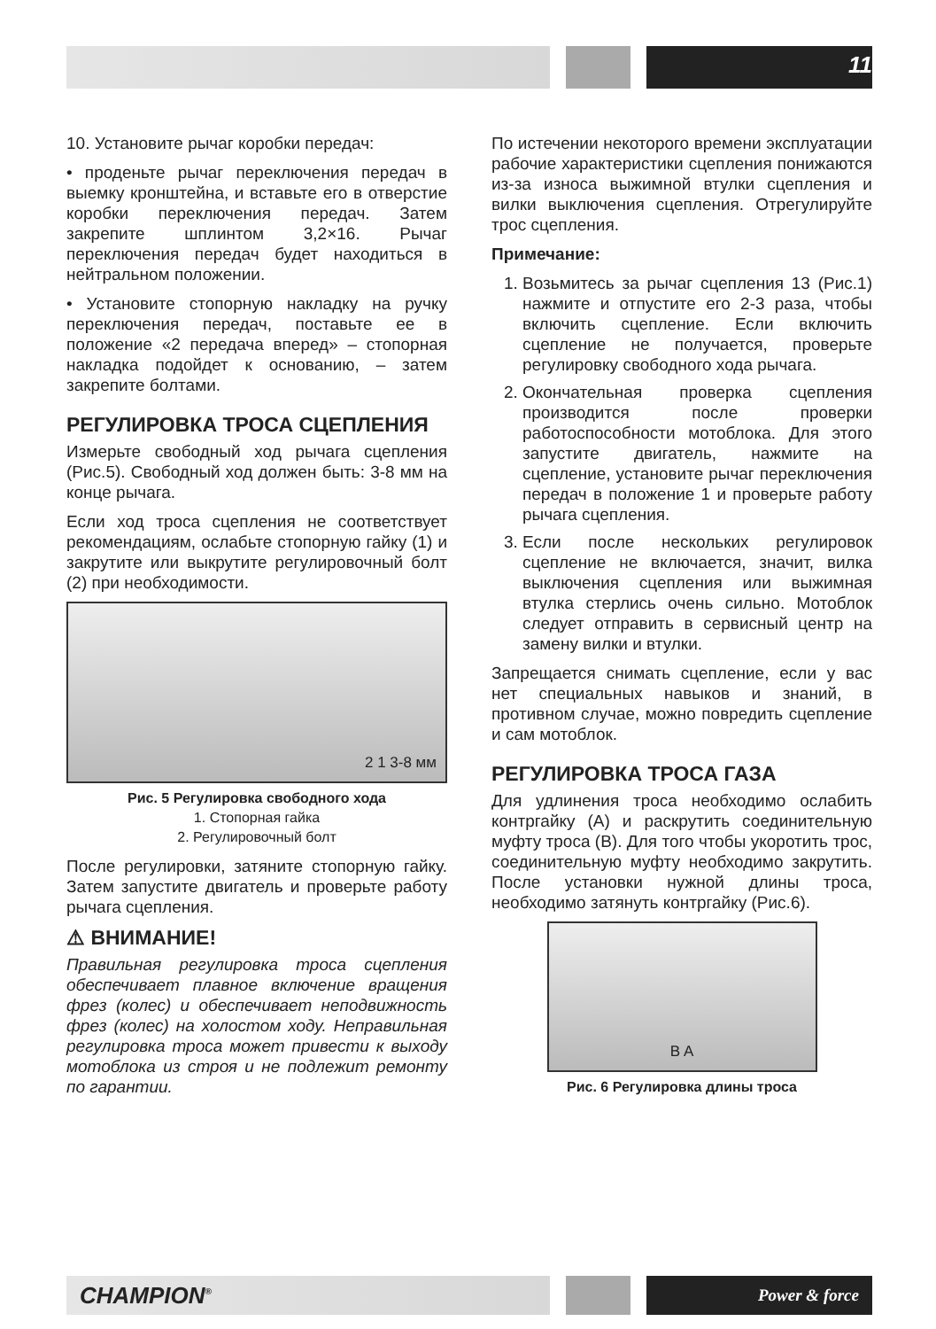11
10. Установите рычаг коробки передач:
• проденьте рычаг переключения передач в выемку кронштейна, и вставьте его в отверстие коробки переключения передач. Затем закрепите шплинтом 3,2×16. Рычаг переключения передач будет находиться в нейтральном положении.
• Установите стопорную накладку на ручку переключения передач, поставьте ее в положение «2 передача вперед» – стопорная накладка подойдет к основанию, – затем закрепите болтами.
РЕГУЛИРОВКА ТРОСА СЦЕПЛЕНИЯ
Измерьте свободный ход рычага сцепления (Рис.5). Свободный ход должен быть: 3-8 мм на конце рычага.
Если ход троса сцепления не соответствует рекомендациям, ослабьте стопорную гайку (1) и закрутите или выкрутите регулировочный болт (2) при необходимости.
2 1 3-8 мм
Рис. 5 Регулировка свободного хода
1. Стопорная гайка
2. Регулировочный болт
После регулировки, затяните стопорную гайку. Затем запустите двигатель и проверьте работу рычага сцепления.
⚠ ВНИМАНИЕ!
Правильная регулировка троса сцепления обеспечивает плавное включение вращения фрез (колес) и обеспечивает неподвижность фрез (колес) на холостом ходу. Неправильная регулировка троса может привести к выходу мотоблока из строя и не подлежит ремонту по гарантии.
По истечении некоторого времени эксплуатации рабочие характеристики сцепления понижаются из-за износа выжимной втулки сцепления и вилки выключения сцепления. Отрегулируйте трос сцепления.
Примечание:
1. Возьмитесь за рычаг сцепления 13 (Рис.1) нажмите и отпустите его 2-3 раза, чтобы включить сцепление. Если включить сцепление не получается, проверьте регулировку свободного хода рычага.
2. Окончательная проверка сцепления производится после проверки работоспособности мотоблока. Для этого запустите двигатель, нажмите на сцепление, установите рычаг переключения передач в положение 1 и проверьте работу рычага сцепления.
3. Если после нескольких регулировок сцепление не включается, значит, вилка выключения сцепления или выжимная втулка стерлись очень сильно. Мотоблок следует отправить в сервисный центр на замену вилки и втулки.
Запрещается снимать сцепление, если у вас нет специальных навыков и знаний, в противном случае, можно повредить сцепление и сам мотоблок.
РЕГУЛИРОВКА ТРОСА ГАЗА
Для удлинения троса необходимо ослабить контргайку (А) и раскрутить соединительную муфту троса (В). Для того чтобы укоротить трос, соединительную муфту необходимо закрутить. После установки нужной длины троса, необходимо затянуть контргайку (Рис.6).
B A
Рис. 6 Регулировка длины троса
CHAMPION<sup>®</sup> Power & force